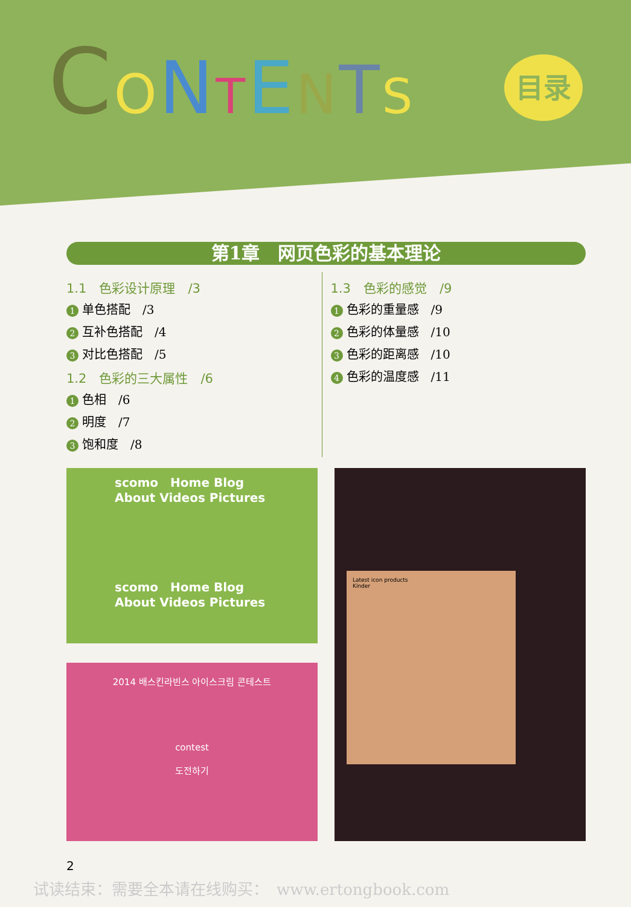CONTENTS
目录
第1章　网页色彩的基本理论
1.1　色彩设计原理　/3
1 单色搭配　/3
2 互补色搭配　/4
3 对比色搭配　/5
1.2　色彩的三大属性　/6
1 色相　/6
2 明度　/7
3 饱和度　/8
1.3　色彩的感觉　/9
1 色彩的重量感　/9
2 色彩的体量感　/10
3 色彩的距离感　/10
4 色彩的温度感　/11
scomo　Home Blog About Videos Pictures
scomo　Home Blog About Videos Pictures
2014 배스킨라빈스 아이스크림 콘테스트
contest
도전하기
Latest icon products
Kinder
2
试读结束：需要全本请在线购买：　www.ertongbook.com